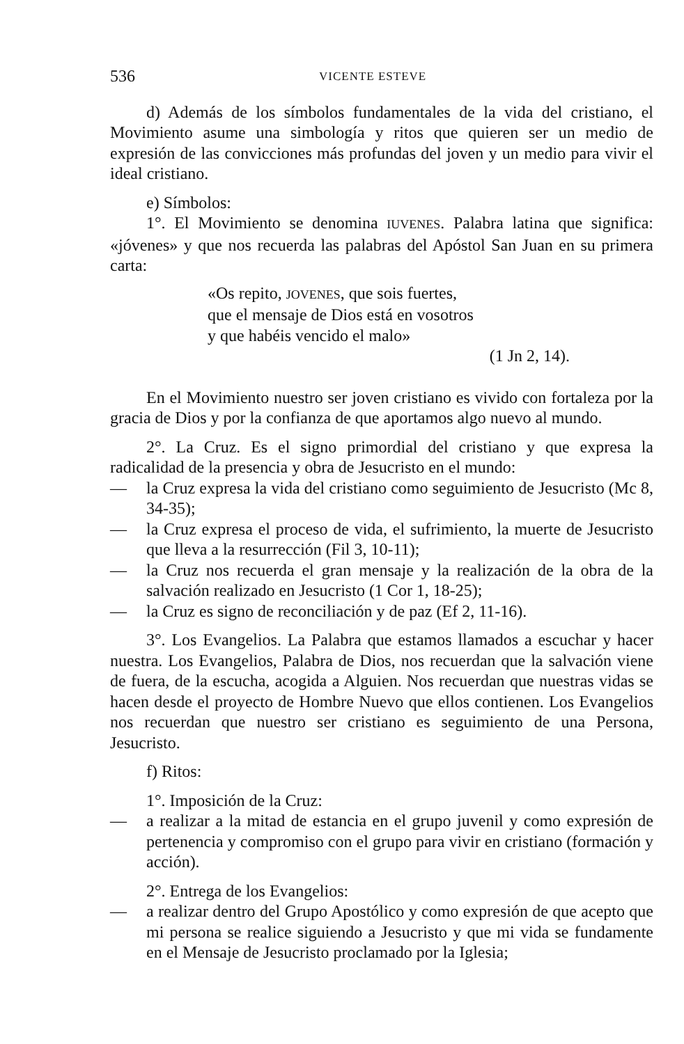536 VICENTE ESTEVE
d) Además de los símbolos fundamentales de la vida del cristiano, el Movimiento asume una simbología y ritos que quieren ser un medio de expresión de las convicciones más profundas del joven y un medio para vivir el ideal cristiano.
e) Símbolos:
1°. El Movimiento se denomina IUVENES. Palabra latina que significa: «jóvenes» y que nos recuerda las palabras del Apóstol San Juan en su primera carta:
«Os repito, JOVENES, que sois fuertes,
que el mensaje de Dios está en vosotros
y que habéis vencido el malo»
(1 Jn 2, 14).
En el Movimiento nuestro ser joven cristiano es vivido con fortaleza por la gracia de Dios y por la confianza de que aportamos algo nuevo al mundo.
2°. La Cruz. Es el signo primordial del cristiano y que expresa la radicalidad de la presencia y obra de Jesucristo en el mundo:
— la Cruz expresa la vida del cristiano como seguimiento de Jesucristo (Mc 8, 34-35);
— la Cruz expresa el proceso de vida, el sufrimiento, la muerte de Jesucristo que lleva a la resurrección (Fil 3, 10-11);
— la Cruz nos recuerda el gran mensaje y la realización de la obra de la salvación realizado en Jesucristo (1 Cor 1, 18-25);
— la Cruz es signo de reconciliación y de paz (Ef 2, 11-16).
3°. Los Evangelios. La Palabra que estamos llamados a escuchar y hacer nuestra. Los Evangelios, Palabra de Dios, nos recuerdan que la salvación viene de fuera, de la escucha, acogida a Alguien. Nos recuerdan que nuestras vidas se hacen desde el proyecto de Hombre Nuevo que ellos contienen. Los Evangelios nos recuerdan que nuestro ser cristiano es seguimiento de una Persona, Jesucristo.
f) Ritos:
1°. Imposición de la Cruz:
— a realizar a la mitad de estancia en el grupo juvenil y como expresión de pertenencia y compromiso con el grupo para vivir en cristiano (formación y acción).
2°. Entrega de los Evangelios:
— a realizar dentro del Grupo Apostólico y como expresión de que acepto que mi persona se realice siguiendo a Jesucristo y que mi vida se fundamente en el Mensaje de Jesucristo proclamado por la Iglesia;